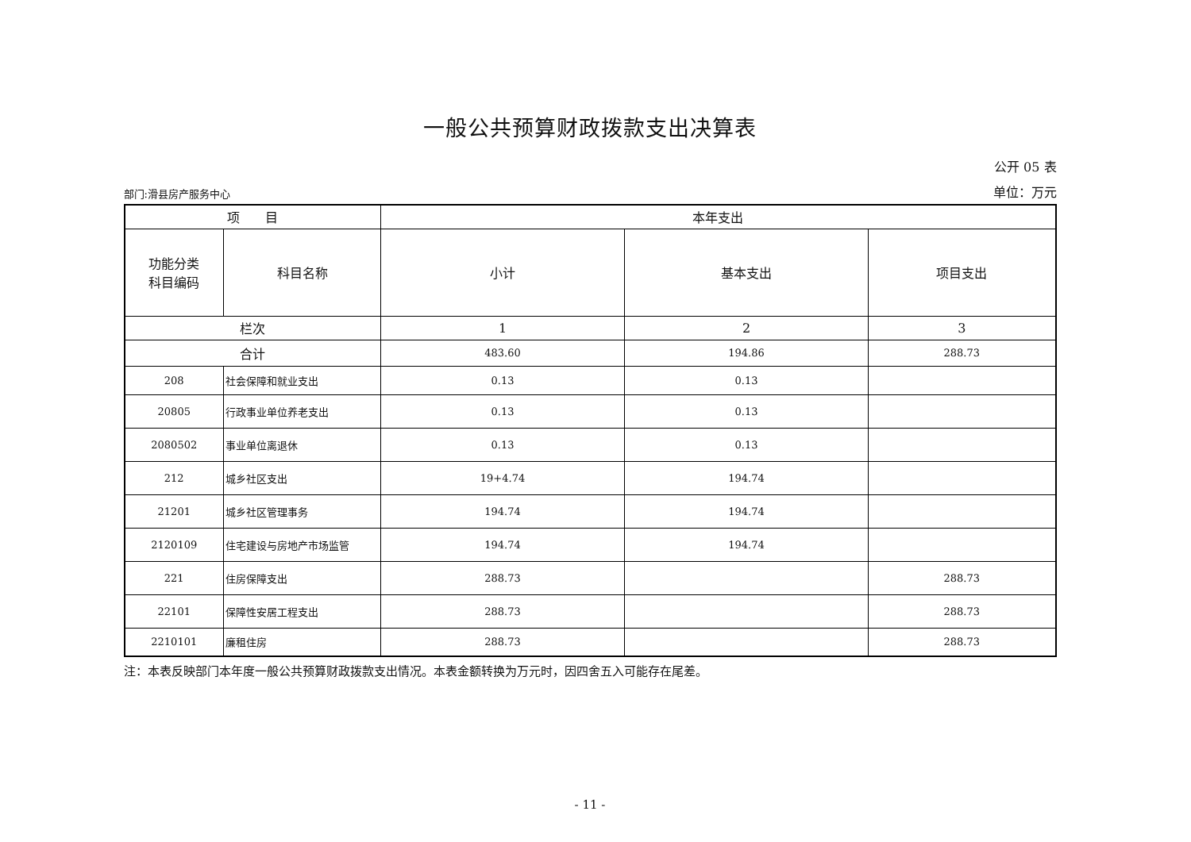一般公共预算财政拨款支出决算表
公开 05 表
部门:滑县房产服务中心 单位：万元
| 项 目 | | 本年支出 | | |
| --- | --- | --- | --- | --- |
| 功能分类 科目编码 | 科目名称 | 小计 | 基本支出 | 项目支出 |
| 栏次 | | 1 | 2 | 3 |
| 合计 | | 483.60 | 194.86 | 288.73 |
| 208 | 社会保障和就业支出 | 0.13 | 0.13 | |
| 20805 | 行政事业单位养老支出 | 0.13 | 0.13 | |
| 2080502 | 事业单位离退休 | 0.13 | 0.13 | |
| 212 | 城乡社区支出 | 19+4.74 | 194.74 | |
| 21201 | 城乡社区管理事务 | 194.74 | 194.74 | |
| 2120109 | 住宅建设与房地产市场监管 | 194.74 | 194.74 | |
| 221 | 住房保障支出 | 288.73 | | 288.73 |
| 22101 | 保障性安居工程支出 | 288.73 | | 288.73 |
| 2210101 | 廉租住房 | 288.73 | | 288.73 |
注：本表反映部门本年度一般公共预算财政拨款支出情况。本表金额转换为万元时，因四舍五入可能存在尾差。
- 11 -